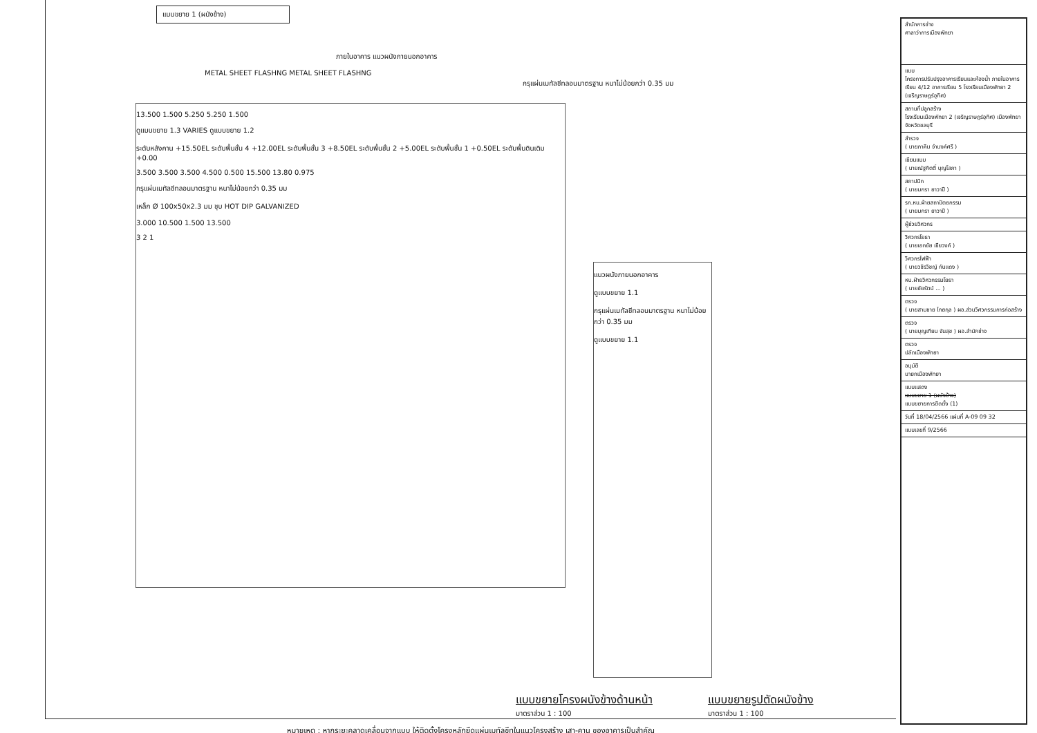แบบขยาย 1 (ผนังข้าง)
ภายในอาคาร แนวผนังภายนอกอาคาร
METAL SHEET FLASHNG METAL SHEET FLASHNG
กรุแผ่นเมทัลชีทลอนมาตรฐาน หนาไม่น้อยกว่า 0.35 มม
13.500 1.500 5.250 5.250 1.500
ดูแบบขยาย 1.3 VARIES ดูแบบขยาย 1.2
ระดับหลังคาน +15.50EL ระดับพื้นชั้น 4 +12.00EL ระดับพื้นชั้น 3 +8.50EL ระดับพื้นชั้น 2 +5.00EL ระดับพื้นชั้น 1 +0.50EL ระดับพื้นดินเดิม +0.00
3.500 3.500 3.500 4.500 0.500 15.500 13.80 0.975
กรุแผ่นเมทัลชีทลอนมาตรฐาน หนาไม่น้อยกว่า 0.35 มม
เหล็ก Ø 100x50x2.3 มม ชุบ HOT DIP GALVANIZED
3.000 10.500 1.500 13.500
3 2 1
แนวผนังภายนอกอาคาร
ดูแบบขยาย 1.1
กรุแผ่นเมทัลชีทลอนมาตรฐาน หนาไม่น้อยกว่า 0.35 มม
ดูแบบขยาย 1.1
แบบขยายโครงผนังข้างด้านหน้า
มาตราส่วน 1 : 100
แบบขยายรูปตัดผนังข้าง
มาตราส่วน 1 : 100
หมายเหตุ : หากระยะคลาดเคลื่อนจากแบบ ให้ติดตั้งโครงหลักยึดแผ่นเมทัลชีทในแนวโครงสร้าง เสา-คาน ของอาคารเป็นสำคัญ
สำนักการช่าง
ศาลาว่าการเมืองพัทยา
แบบ
โครงการปรับปรุงอาคารเรียนและห้องน้ำ ภายในอาคารเรียน 4/12 อาคารเรียน 5 โรงเรียนเมืองพัทยา 2 (เจริญราษฎร์อุทิศ)
สถานที่ปลูกสร้าง
โรงเรียนเมืองพัทยา 2 (เจริญราษฎร์อุทิศ) เมืองพัทยา จังหวัดชลบุรี
สำรวจ
( นายภาคิน จำนงค์ศรี )
เขียนแบบ
( นายณัฐกิตติ์ บุญโสภา )
สถาปนิก
( นายมกรา ยาวาปี )
รก.หน.ฝ่ายสถาปัตยกรรม
( นายมกรา ยาวาปี )
ผู้ช่วยวิศวกร
วิศวกรโยธา
( นายเอกชัย เขียวงค์ )
วิศวกรไฟฟ้า
( นายวชิรวิชญ์ กันแดง )
หน.ฝ่ายวิศวกรรมโยธา
( นายชัยรัตน์ ... )
ตรวจ
( นายสามชาย ไทยกุล ) ผอ.ส่วนวิศวกรรมการก่อสร้าง
ตรวจ
( นายบุญเทียน จันสุข ) ผอ.สำนักช่าง
ตรวจ
ปลัดเมืองพัทยา
อนุมัติ
นายกเมืองพัทยา
แบบแสดง
แบบขยาย 1 (ผนังข้าง)
แบบขยายการติดตั้ง (1)
วันที่ 18/04/2566 แผ่นที่ A-09 09 32
แบบเลขที่ 9/2566